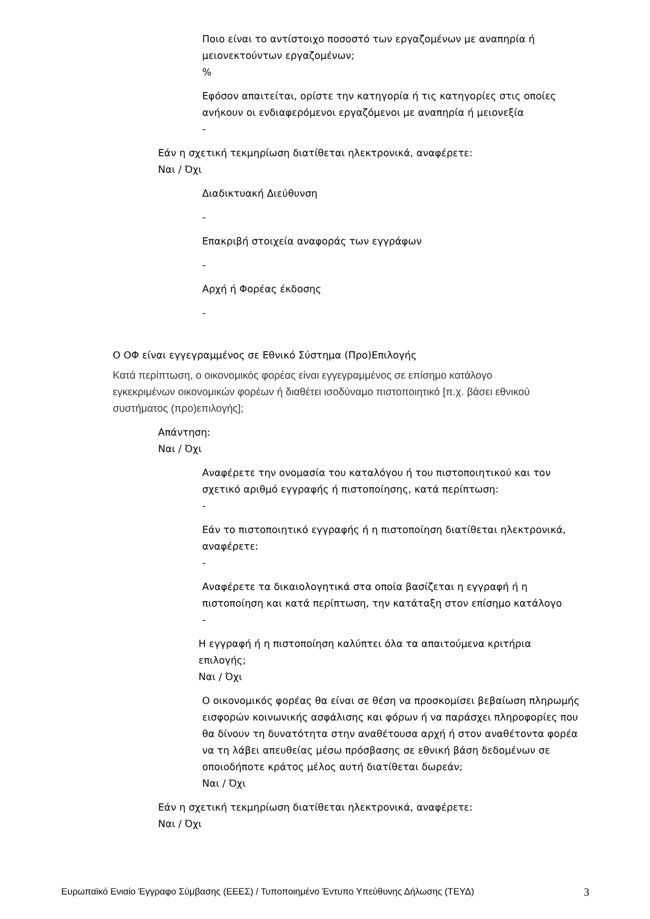Ποιο είναι το αντίστοιχο ποσοστό των εργαζομένων με αναπηρία ή μειονεκτούντων εργαζομένων;
%
Εφόσον απαιτείται, ορίστε την κατηγορία ή τις κατηγορίες στις οποίες ανήκουν οι ενδιαφερόμενοι εργαζόμενοι με αναπηρία ή μειονεξία
-
Εάν η σχετική τεκμηρίωση διατίθεται ηλεκτρονικά, αναφέρετε:
Ναι / Όχι
Διαδικτυακή Διεύθυνση
-
Επακριβή στοιχεία αναφοράς των εγγράφων
-
Αρχή ή Φορέας έκδοσης
-
Ο ΟΦ είναι εγγεγραμμένος σε Εθνικό Σύστημα (Προ)Επιλογής
Κατά περίπτωση, ο οικονομικός φορέας είναι εγγεγραμμένος σε επίσημο κατάλογο εγκεκριμένων οικονομικών φορέων ή διαθέτει ισοδύναμο πιστοποιητικό [π.χ. βάσει εθνικού συστήματος (προ)επιλογής];
Απάντηση:
Ναι / Όχι
Αναφέρετε την ονομασία του καταλόγου ή του πιστοποιητικού και τον σχετικό αριθμό εγγραφής ή πιστοποίησης, κατά περίπτωση:
-
Εάν το πιστοποιητικό εγγραφής ή η πιστοποίηση διατίθεται ηλεκτρονικά, αναφέρετε:
-
Αναφέρετε τα δικαιολογητικά στα οποία βασίζεται η εγγραφή ή η πιστοποίηση και κατά περίπτωση, την κατάταξη στον επίσημο κατάλογο
-
Η εγγραφή ή η πιστοποίηση καλύπτει όλα τα απαιτούμενα κριτήρια επιλογής;
Ναι / Όχι
Ο οικονομικός φορέας θα είναι σε θέση να προσκομίσει βεβαίωση πληρωμής εισφορών κοινωνικής ασφάλισης και φόρων ή να παράσχει πληροφορίες που θα δίνουν τη δυνατότητα στην αναθέτουσα αρχή ή στον αναθέτοντα φορέα να τη λάβει απευθείας μέσω πρόσβασης σε εθνική βάση δεδομένων σε οποιοδήποτε κράτος μέλος αυτή διατίθεται δωρεάν;
Ναι / Όχι
Εάν η σχετική τεκμηρίωση διατίθεται ηλεκτρονικά, αναφέρετε:
Ναι / Όχι
Ευρωπαϊκό Ενιαίο Έγγραφο Σύμβασης (ΕΕΕΣ) / Τυποποιημένο Έντυπο Υπεύθυνης Δήλωσης (ΤΕΥΔ) 3